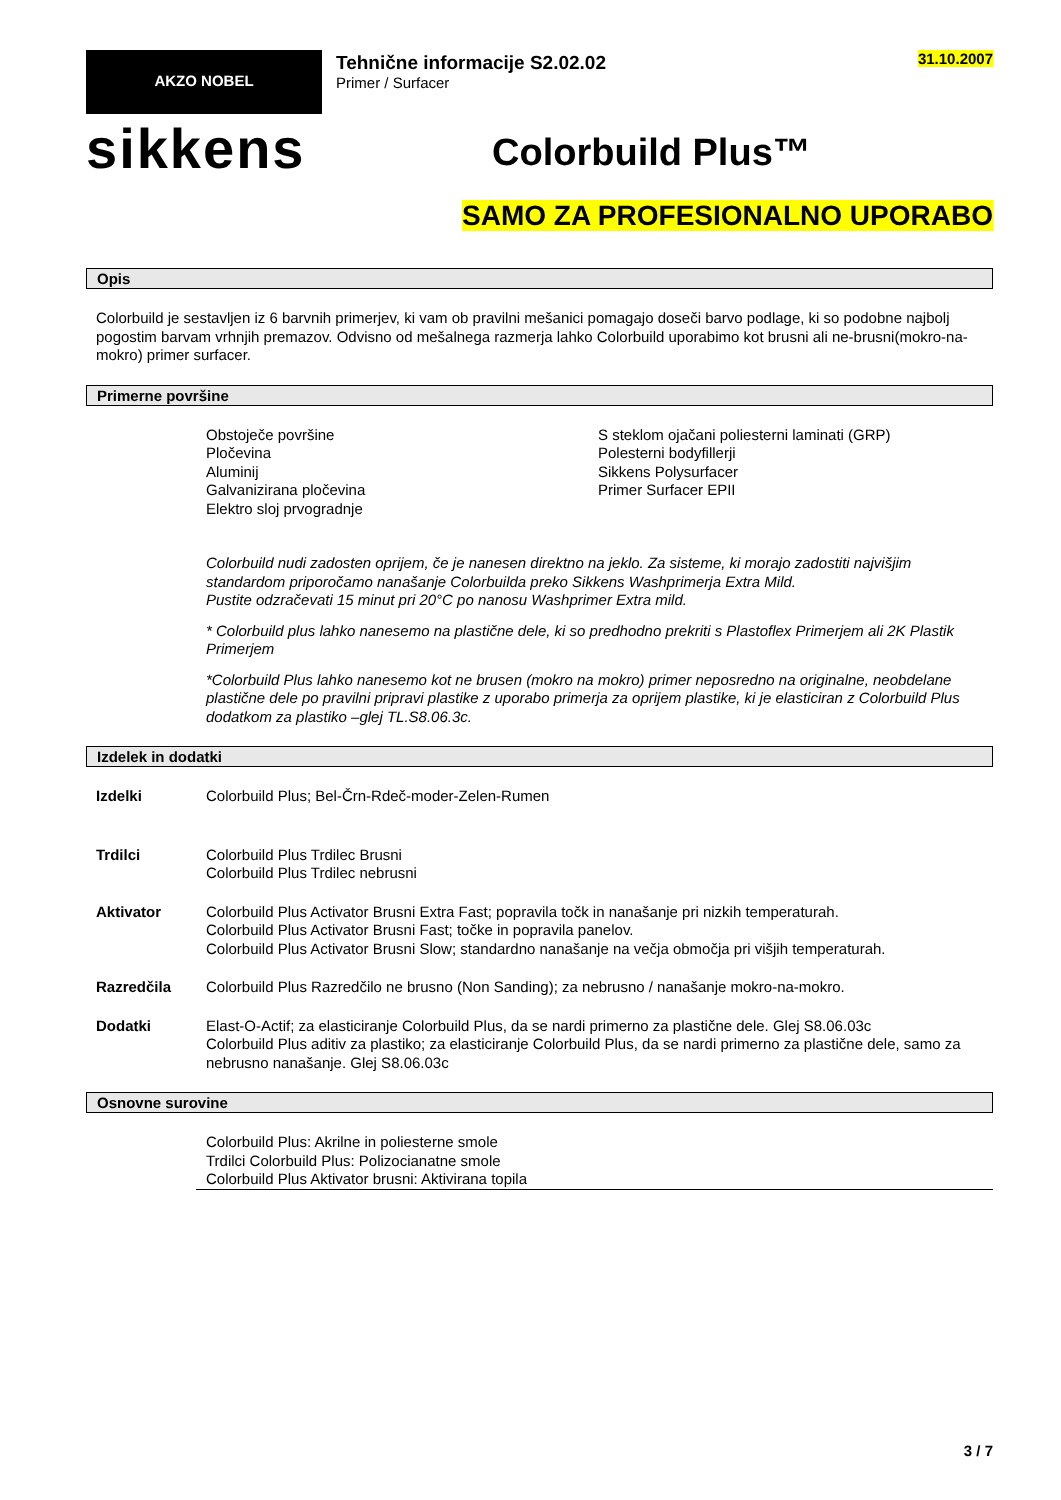AKZO NOBEL
sikkens
31.10.2007
Tehnične informacije S2.02.02
Primer / Surfacer
Colorbuild Plus™
SAMO ZA PROFESIONALNO UPORABO
Opis
Colorbuild je sestavljen iz 6 barvnih primerjev, ki vam ob pravilni mešanici pomagajo doseči barvo podlage, ki so podobne najbolj pogostim barvam vrhnjih premazov. Odvisno od mešalnega razmerja lahko Colorbuild uporabimo kot brusni ali ne-brusni(mokro-na-mokro) primer surfacer.
Primerne površine
Obstoječe površine
Pločevina
Aluminij
Galvanizirana pločevina
Elektro sloj prvogradnje
S steklom ojačani poliesterni laminati (GRP)
Polesterni bodyfillerji
Sikkens Polysurfacer
Primer Surfacer EPII
Colorbuild nudi zadosten oprijem, če je nanesen direktno na jeklo. Za sisteme, ki morajo zadostiti najvišjim standardom priporočamo nanašanje Colorbuilda preko Sikkens Washprimerja Extra Mild.
Pustite odzračevati 15 minut pri 20°C po nanosu Washprimer Extra mild.
* Colorbuild plus lahko nanesemo na plastične dele, ki so predhodno prekriti s Plastoflex Primerjem ali 2K Plastik Primerjem
*Colorbuild Plus lahko nanesemo kot ne brusen (mokro na mokro) primer neposredno na originalne, neobdelane plastične dele po pravilni pripravi plastike z uporabo primerja za oprijem plastike, ki je elasticiran z Colorbuild Plus dodatkom za plastiko –glej TL.S8.06.3c.
Izdelek in dodatki
Izdelki Colorbuild Plus; Bel-Črn-Rdeč-moder-Zelen-Rumen
Trdilci Colorbuild Plus Trdilec Brusni
Colorbuild Plus Trdilec nebrusni
Aktivator Colorbuild Plus Activator Brusni Extra Fast; popravila točk in nanašanje pri nizkih temperaturah.
Colorbuild Plus Activator Brusni Fast; točke in popravila panelov.
Colorbuild Plus Activator Brusni Slow; standardno nanašanje na večja območja pri višjih temperaturah.
Razredčila Colorbuild Plus Razredčilo ne brusno (Non Sanding); za nebrusno / nanašanje mokro-na-mokro.
Dodatki Elast-O-Actif; za elasticiranje Colorbuild Plus, da se nardi primerno za plastične dele. Glej S8.06.03c
Colorbuild Plus aditiv za plastiko; za elasticiranje Colorbuild Plus, da se nardi primerno za plastične dele, samo za nebrusno nanašanje. Glej S8.06.03c
Osnovne surovine
Colorbuild Plus: Akrilne in poliesterne smole
Trdilci Colorbuild Plus: Polizocianatne smole
Colorbuild Plus Aktivator brusni: Aktivirana topila
3 / 7